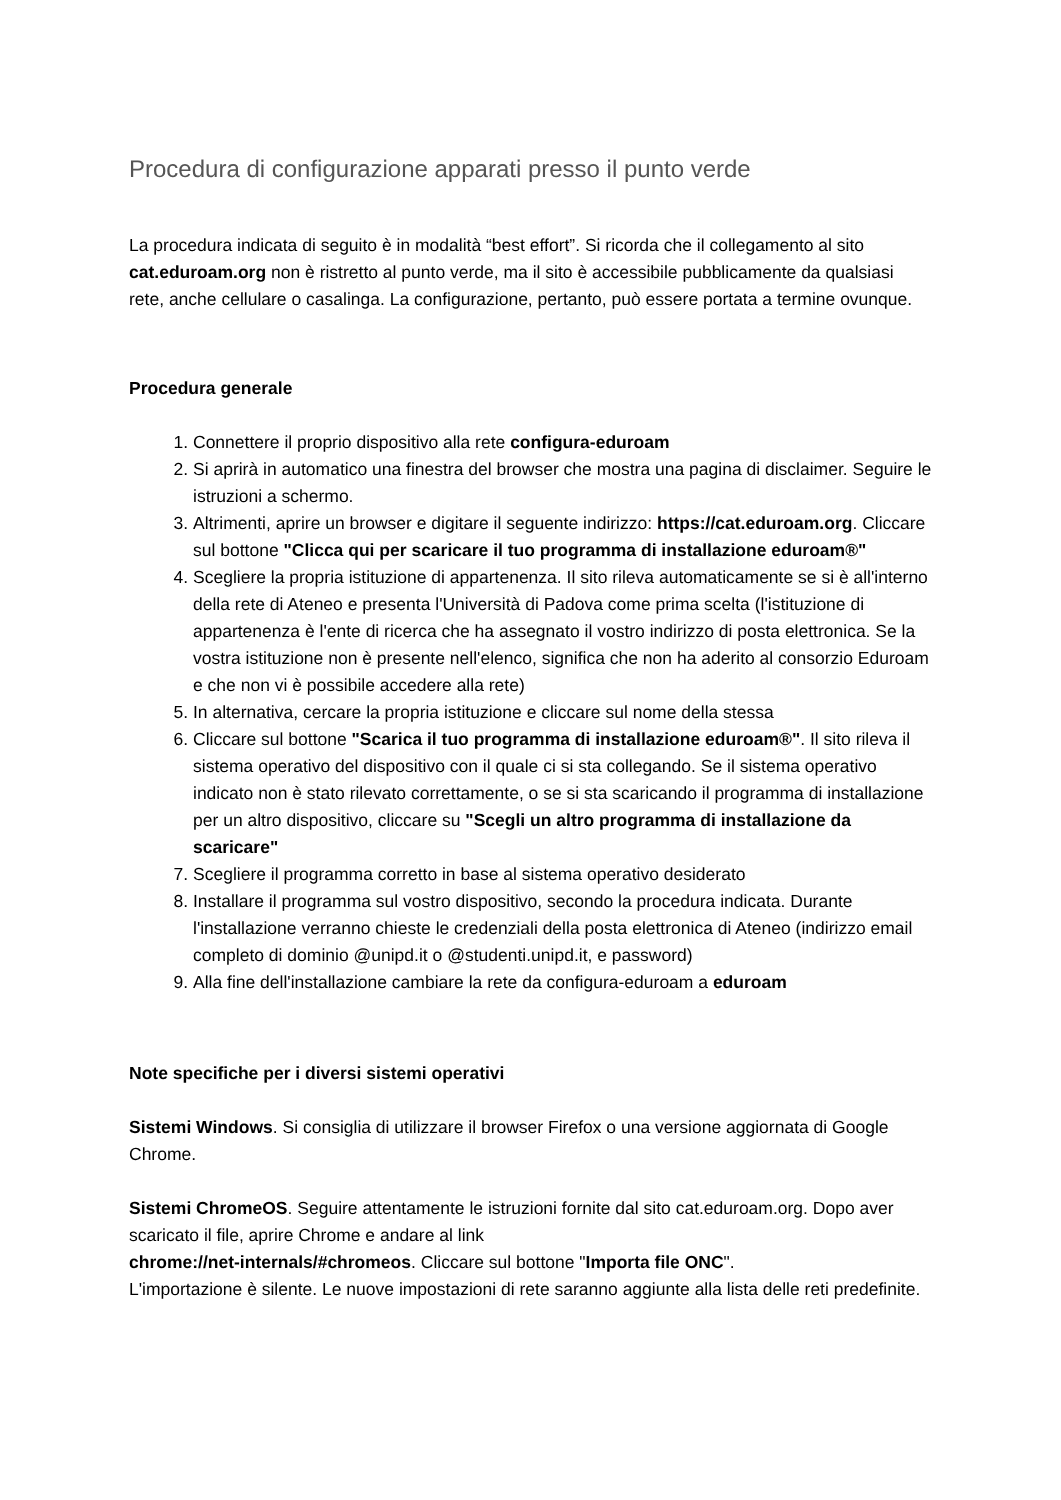Procedura di configurazione apparati presso il punto verde
La procedura indicata di seguito è in modalità “best effort”. Si ricorda che il collegamento al sito cat.eduroam.org non è ristretto al punto verde, ma il sito è accessibile pubblicamente da qualsiasi rete, anche cellulare o casalinga. La configurazione, pertanto, può essere portata a termine ovunque.
Procedura generale
1. Connettere il proprio dispositivo alla rete configura-eduroam
2. Si aprirà in automatico una finestra del browser che mostra una pagina di disclaimer. Seguire le istruzioni a schermo.
3. Altrimenti, aprire un browser e digitare il seguente indirizzo: https://cat.eduroam.org. Cliccare sul bottone "Clicca qui per scaricare il tuo programma di installazione eduroam®"
4. Scegliere la propria istituzione di appartenenza. Il sito rileva automaticamente se si è all'interno della rete di Ateneo e presenta l'Università di Padova come prima scelta (l'istituzione di appartenenza è l'ente di ricerca che ha assegnato il vostro indirizzo di posta elettronica. Se la vostra istituzione non è presente nell'elenco, significa che non ha aderito al consorzio Eduroam e che non vi è possibile accedere alla rete)
5. In alternativa, cercare la propria istituzione e cliccare sul nome della stessa
6. Cliccare sul bottone "Scarica il tuo programma di installazione eduroam®". Il sito rileva il sistema operativo del dispositivo con il quale ci si sta collegando. Se il sistema operativo indicato non è stato rilevato correttamente, o se si sta scaricando il programma di installazione per un altro dispositivo, cliccare su "Scegli un altro programma di installazione da scaricare"
7. Scegliere il programma corretto in base al sistema operativo desiderato
8. Installare il programma sul vostro dispositivo, secondo la procedura indicata. Durante l'installazione verranno chieste le credenziali della posta elettronica di Ateneo (indirizzo email completo di dominio @unipd.it o @studenti.unipd.it, e password)
9. Alla fine dell'installazione cambiare la rete da configura-eduroam a eduroam
Note specifiche per i diversi sistemi operativi
Sistemi Windows. Si consiglia di utilizzare il browser Firefox o una versione aggiornata di Google Chrome.
Sistemi ChromeOS. Seguire attentamente le istruzioni fornite dal sito cat.eduroam.org. Dopo aver scaricato il file, aprire Chrome e andare al link
chrome://net-internals/#chromeos. Cliccare sul bottone "Importa file ONC".
L'importazione è silente. Le nuove impostazioni di rete saranno aggiunte alla lista delle reti predefinite.